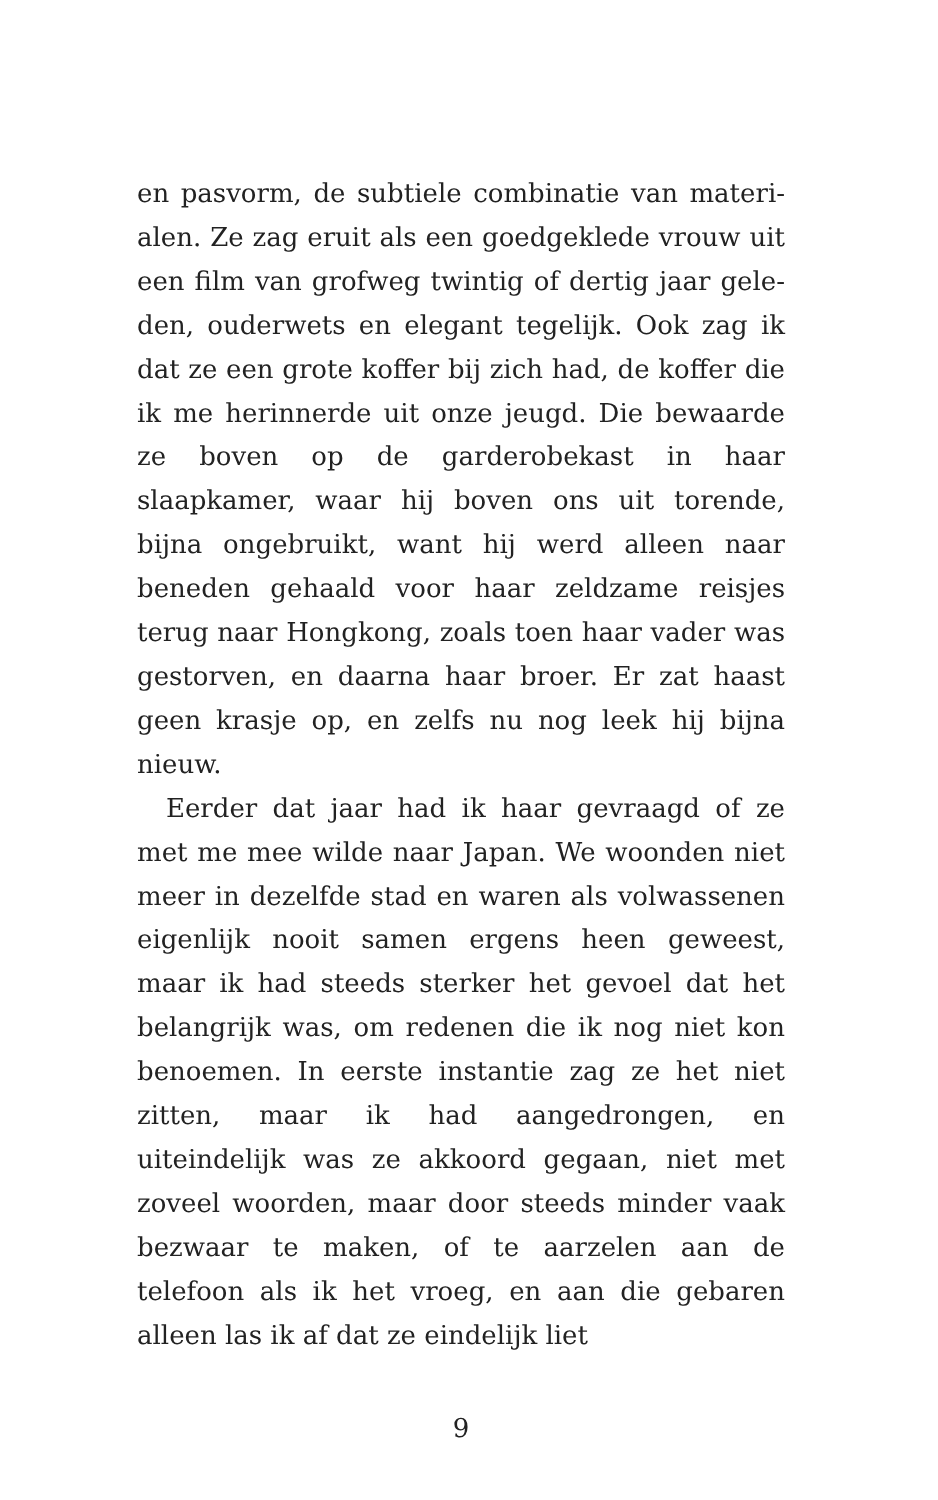en pasvorm, de subtiele combinatie van materi­alen. Ze zag eruit als een goedgeklede vrouw uit een film van grofweg twintig of dertig jaar gele­den, ouderwets en elegant tegelijk. Ook zag ik dat ze een grote koffer bij zich had, de koffer die ik me herinnerde uit onze jeugd. Die bewaarde ze bo­ven op de garderobekast in haar slaapkamer, waar hij boven ons uit torende, bijna ongebruikt, want hij werd alleen naar beneden gehaald voor haar zeldzame reisjes terug naar Hongkong, zoals toen haar vader was gestorven, en daarna haar broer. Er zat haast geen krasje op, en zelfs nu nog leek hij bijna nieuw.
Eerder dat jaar had ik haar gevraagd of ze met me mee wilde naar Japan. We woonden niet meer in dezelfde stad en waren als volwassenen eigen­lijk nooit samen ergens heen geweest, maar ik had steeds sterker het gevoel dat het belangrijk was, om redenen die ik nog niet kon benoemen. In eerste instantie zag ze het niet zitten, maar ik had aangedrongen, en uiteindelijk was ze ak­koord gegaan, niet met zoveel woorden, maar door steeds minder vaak bezwaar te maken, of te aarzelen aan de telefoon als ik het vroeg, en aan die gebaren alleen las ik af dat ze eindelijk liet
9